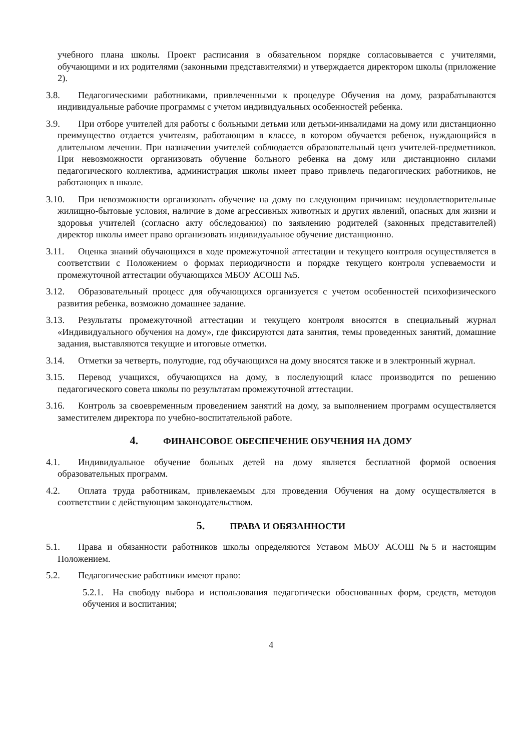учебного плана школы. Проект расписания в обязательном порядке согласовывается с учителями, обучающими и их родителями (законными представителями) и утверждается директором школы (приложение 2).
3.8. Педагогическими работниками, привлеченными к процедуре Обучения на дому, разрабатываются индивидуальные рабочие программы с учетом индивидуальных особенностей ребенка.
3.9. При отборе учителей для работы с больными детьми или детьми-инвалидами на дому или дистанционно преимущество отдается учителям, работающим в классе, в котором обучается ребенок, нуждающийся в длительном лечении. При назначении учителей соблюдается образовательный ценз учителей-предметников. При невозможности организовать обучение больного ребенка на дому или дистанционно силами педагогического коллектива, администрация школы имеет право привлечь педагогических работников, не работающих в школе.
3.10. При невозможности организовать обучение на дому по следующим причинам: неудовлетворительные жилищно-бытовые условия, наличие в доме агрессивных животных и других явлений, опасных для жизни и здоровья учителей (согласно акту обследования) по заявлению родителей (законных представителей) директор школы имеет право организовать индивидуальное обучение дистанционно.
3.11. Оценка знаний обучающихся в ходе промежуточной аттестации и текущего контроля осуществляется в соответствии с Положением о формах периодичности и порядке текущего контроля успеваемости и промежуточной аттестации обучающихся МБОУ АСОШ №5.
3.12. Образовательный процесс для обучающихся организуется с учетом особенностей психофизического развития ребенка, возможно домашнее задание.
3.13. Результаты промежуточной аттестации и текущего контроля вносятся в специальный журнал «Индивидуального обучения на дому», где фиксируются дата занятия, темы проведенных занятий, домашние задания, выставляются текущие и итоговые отметки.
3.14. Отметки за четверть, полугодие, год обучающихся на дому вносятся также и в электронный журнал.
3.15. Перевод учащихся, обучающихся на дому, в последующий класс производится по решению педагогического совета школы по результатам промежуточной аттестации.
3.16. Контроль за своевременным проведением занятий на дому, за выполнением программ осуществляется заместителем директора по учебно-воспитательной работе.
4. ФИНАНСОВОЕ ОБЕСПЕЧЕНИЕ ОБУЧЕНИЯ НА ДОМУ
4.1. Индивидуальное обучение больных детей на дому является бесплатной формой освоения образовательных программ.
4.2. Оплата труда работникам, привлекаемым для проведения Обучения на дому осуществляется в соответствии с действующим законодательством.
5. ПРАВА И ОБЯЗАННОСТИ
5.1. Права и обязанности работников школы определяются Уставом МБОУ АСОШ №5 и настоящим Положением.
5.2. Педагогические работники имеют право:
5.2.1. На свободу выбора и использования педагогически обоснованных форм, средств, методов обучения и воспитания;
4